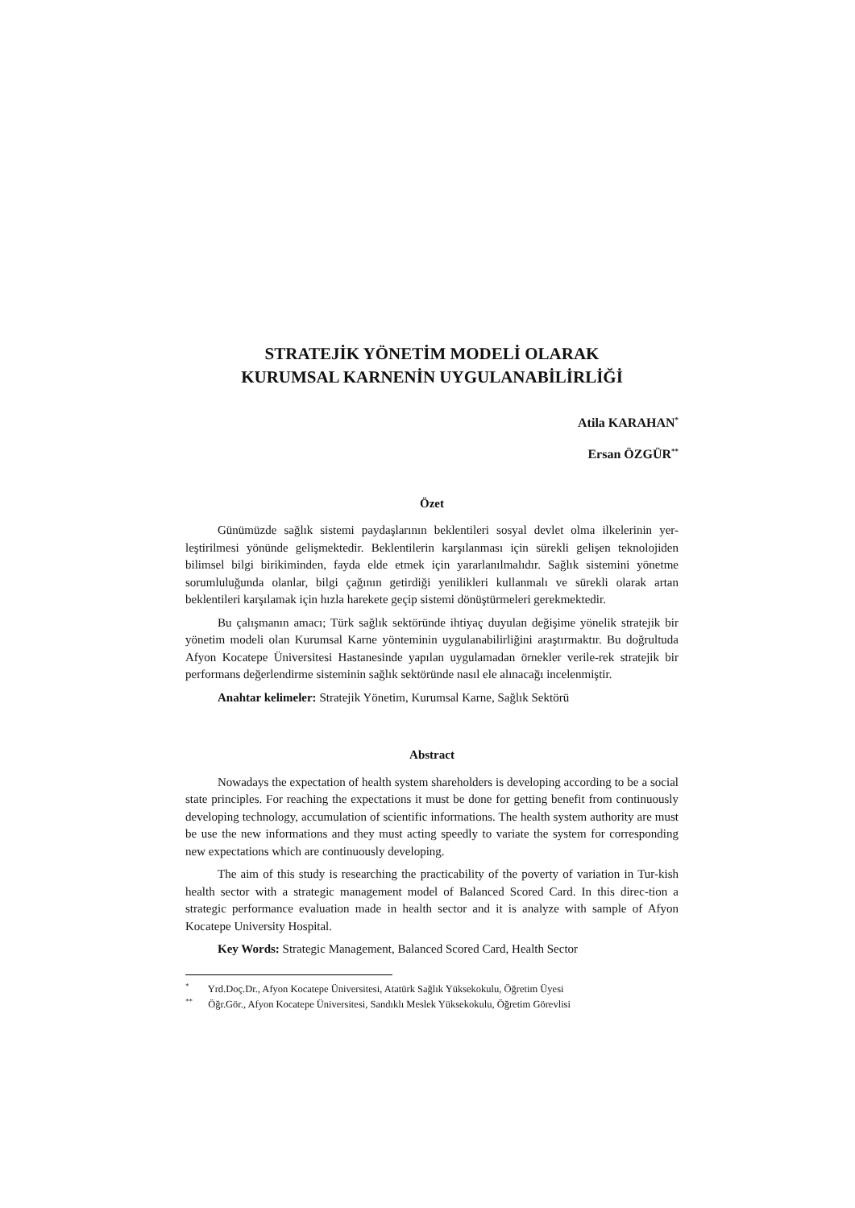STRATEJİK YÖNETİM MODELİ OLARAK
KURUMSAL KARNENİN UYGULANABİLİRLİĞİ
Atila KARAHAN<sup>*</sup>
Ersan ÖZGÜR<sup>**</sup>
Özet
Günümüzde sağlık sistemi paydaşlarının beklentileri sosyal devlet olma ilkelerinin yer-leştirilmesi yönünde gelişmektedir. Beklentilerin karşılanması için sürekli gelişen teknolojiden bilimsel bilgi birikiminden, fayda elde etmek için yararlanılmalıdır. Sağlık sistemini yönetme sorumluluğunda olanlar, bilgi çağının getirdiği yenilikleri kullanmalı ve sürekli olarak artan beklentileri karşılamak için hızla harekete geçip sistemi dönüştürmeleri gerekmektedir.
Bu çalışmanın amacı; Türk sağlık sektöründe ihtiyaç duyulan değişime yönelik stratejik bir yönetim modeli olan Kurumsal Karne yönteminin uygulanabilirliğini araştırmaktır. Bu doğrultuda Afyon Kocatepe Üniversitesi Hastanesinde yapılan uygulamadan örnekler verile-rek stratejik bir performans değerlendirme sisteminin sağlık sektöründe nasıl ele alınacağı incelenmiştir.
Anahtar kelimeler: Stratejik Yönetim, Kurumsal Karne, Sağlık Sektörü
Abstract
Nowadays the expectation of health system shareholders is developing according to be a social state principles. For reaching the expectations it must be done for getting benefit from continuously developing technology, accumulation of scientific informations. The health system authority are must be use the new informations and they must acting speedly to variate the system for corresponding new expectations which are continuously developing.
The aim of this study is researching the practicability of the poverty of variation in Tur-kish health sector with a strategic management model of Balanced Scored Card. In this direc-tion a strategic performance evaluation made in health sector and it is analyze with sample of Afyon Kocatepe University Hospital.
Key Words: Strategic Management, Balanced Scored Card, Health Sector
<sup>*</sup> Yrd.Doç.Dr., Afyon Kocatepe Üniversitesi, Atatürk Sağlık Yüksekokulu, Öğretim Üyesi
<sup>**</sup> Öğr.Gör., Afyon Kocatepe Üniversitesi, Sandıklı Meslek Yüksekokulu, Öğretim Görevlisi